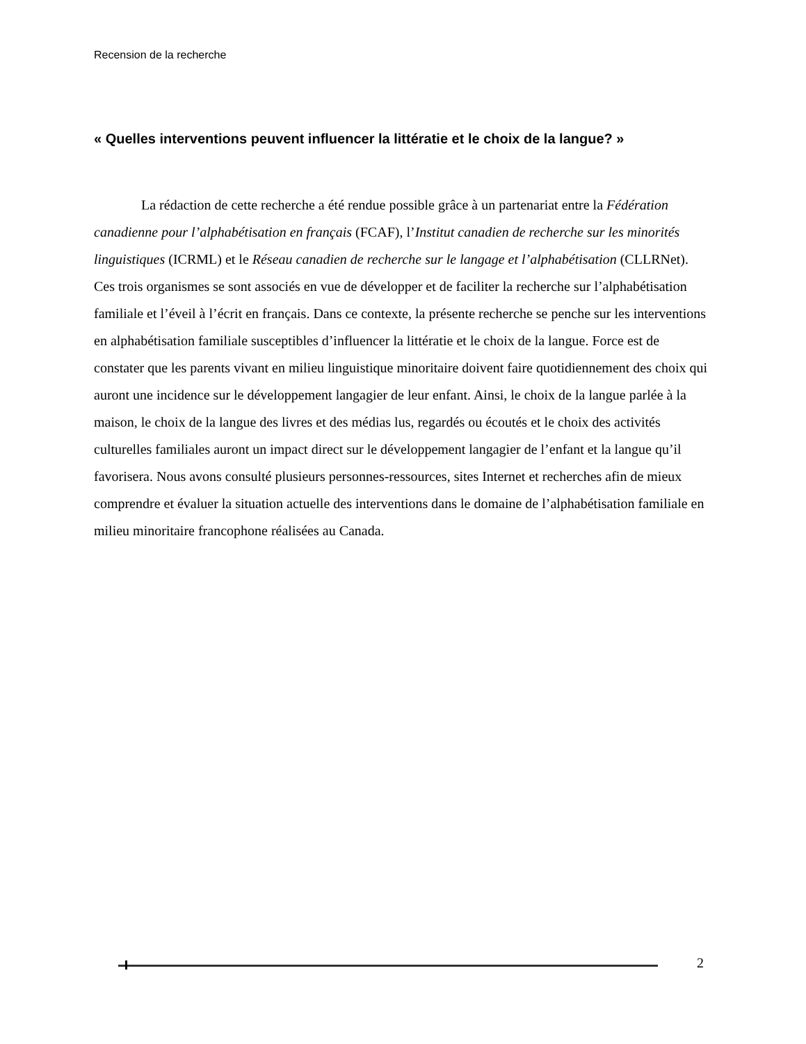Recension de la recherche
« Quelles interventions peuvent influencer la littératie et le choix de la langue? »
La rédaction de cette recherche a été rendue possible grâce à un partenariat entre la Fédération canadienne pour l’alphabétisation en français (FCAF), l’Institut canadien de recherche sur les minorités linguistiques (ICRML) et le Réseau canadien de recherche sur le langage et l’alphabétisation (CLLRNet). Ces trois organismes se sont associés en vue de développer et de faciliter la recherche sur l’alphabétisation familiale et l’éveil à l’écrit en français. Dans ce contexte, la présente recherche se penche sur les interventions en alphabétisation familiale susceptibles d’influencer la littératie et le choix de la langue. Force est de constater que les parents vivant en milieu linguistique minoritaire doivent faire quotidiennement des choix qui auront une incidence sur le développement langagier de leur enfant. Ainsi, le choix de la langue parlée à la maison, le choix de la langue des livres et des médias lus, regardés ou écoutés et le choix des activités culturelles familiales auront un impact direct sur le développement langagier de l’enfant et la langue qu’il favorisera. Nous avons consulté plusieurs personnes-ressources, sites Internet et recherches afin de mieux comprendre et évaluer la situation actuelle des interventions dans le domaine de l’alphabétisation familiale en milieu minoritaire francophone réalisées au Canada.
2